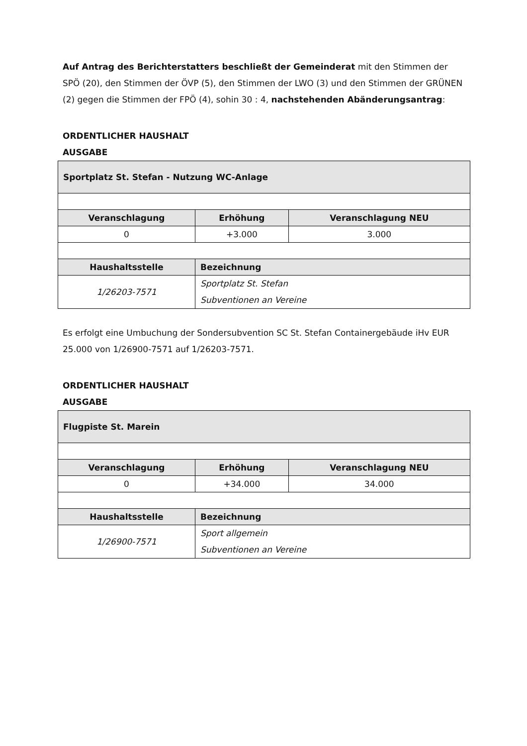Auf Antrag des Berichterstatters beschließt der Gemeinderat mit den Stimmen der SPÖ (20), den Stimmen der ÖVP (5), den Stimmen der LWO (3) und den Stimmen der GRÜNEN (2) gegen die Stimmen der FPÖ (4), sohin 30 : 4, nachstehenden Abänderungsantrag:
ORDENTLICHER HAUSHALT
AUSGABE
| Sportplatz St. Stefan - Nutzung WC-Anlage | | |
| --- | --- | --- |
| Veranschlagung | Erhöhung | Veranschlagung NEU |
| 0 | +3.000 | 3.000 |
| Haushaltsstelle | Bezeichnung | |
| 1/26203-7571 | Sportplatz St. Stefan Subventionen an Vereine | |
Es erfolgt eine Umbuchung der Sondersubvention SC St. Stefan Containergebäude iHv EUR 25.000 von 1/26900-7571 auf 1/26203-7571.
ORDENTLICHER HAUSHALT
AUSGABE
| Flugpiste St. Marein | | |
| --- | --- | --- |
| Veranschlagung | Erhöhung | Veranschlagung NEU |
| 0 | +34.000 | 34.000 |
| Haushaltsstelle | Bezeichnung | |
| 1/26900-7571 | Sport allgemein Subventionen an Vereine | |